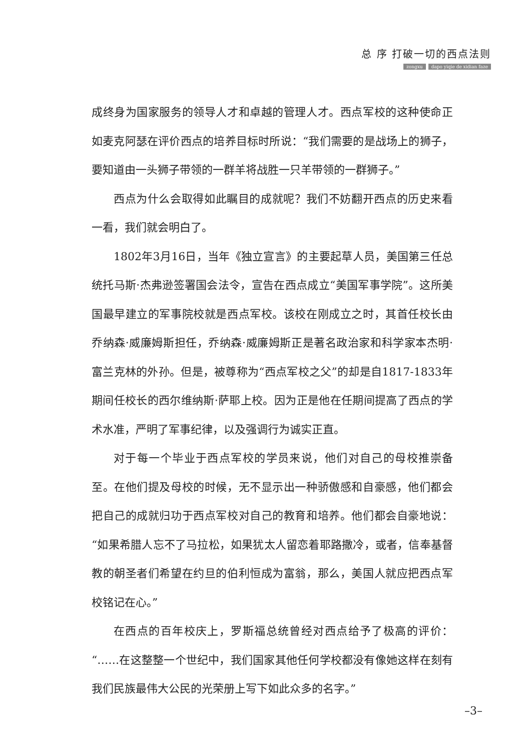总 序 打破一切的西点法则
zongxu dapo yiqie de xidian faze
成终身为国家服务的领导人才和卓越的管理人才。西点军校的这种使命正如麦克阿瑟在评价西点的培养目标时所说：“我们需要的是战场上的狮子，要知道由一头狮子带领的一群羊将战胜一只羊带领的一群狮子。”
西点为什么会取得如此瞩目的成就呢？我们不妨翻开西点的历史来看一看，我们就会明白了。
1802年3月16日，当年《独立宣言》的主要起草人员，美国第三任总统托马斯·杰弗逊签署国会法令，宣告在西点成立“美国军事学院”。这所美国最早建立的军事院校就是西点军校。该校在刚成立之时，其首任校长由乔纳森·威廉姆斯担任，乔纳森·威廉姆斯正是著名政治家和科学家本杰明·富兰克林的外孙。但是，被尊称为“西点军校之父”的却是自1817-1833年期间任校长的西尔维纳斯·萨耶上校。因为正是他在任期间提高了西点的学术水准，严明了军事纪律，以及强调行为诚实正直。
对于每一个毕业于西点军校的学员来说，他们对自己的母校推崇备至。在他们提及母校的时候，无不显示出一种骄傲感和自豪感，他们都会把自己的成就归功于西点军校对自己的教育和培养。他们都会自豪地说：“如果希腊人忘不了马拉松，如果犹太人留恋着耶路撒冷，或者，信奉基督教的朝圣者们希望在约旦的伯利恒成为富翁，那么，美国人就应把西点军校铭记在心。”
在西点的百年校庆上，罗斯福总统曾经对西点给予了极高的评价：“……在这整整一个世纪中，我们国家其他任何学校都没有像她这样在刻有我们民族最伟大公民的光荣册上写下如此众多的名字。”
–3–